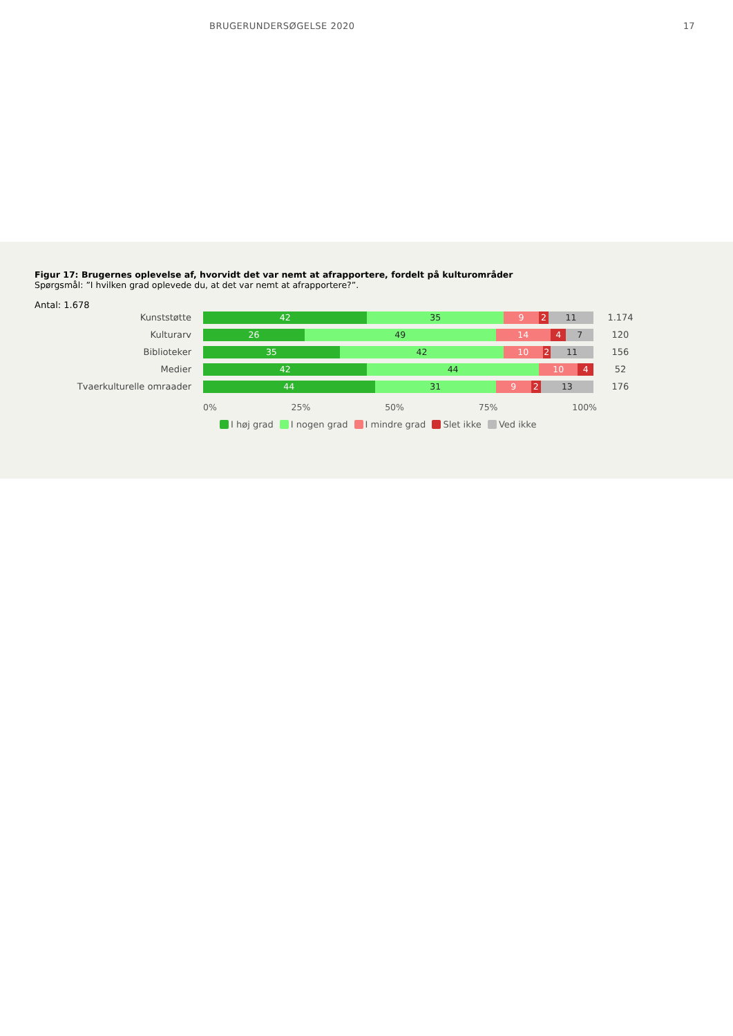BRUGERUNDERSØGELSE 2020 17
Figur 17: Brugernes oplevelse af, hvorvidt det var nemt at afrapportere, fordelt på kulturområder
Spørgsmål: ”I hvilken grad oplevede du, at det var nemt at afrapportere?”.
Antal: 1.678
Kunststøtte
42 35 9 2 11
1.174
Kulturarv
26 49 14 4 7
120
Biblioteker
35 42 10 2 11
156
Medier
42 44 10 4
52
Tvaerkulturelle omraader
44 31 9 2 13
176
0% 25% 50% 75% 100%
I høj grad I nogen grad I mindre grad Slet ikke Ved ikke